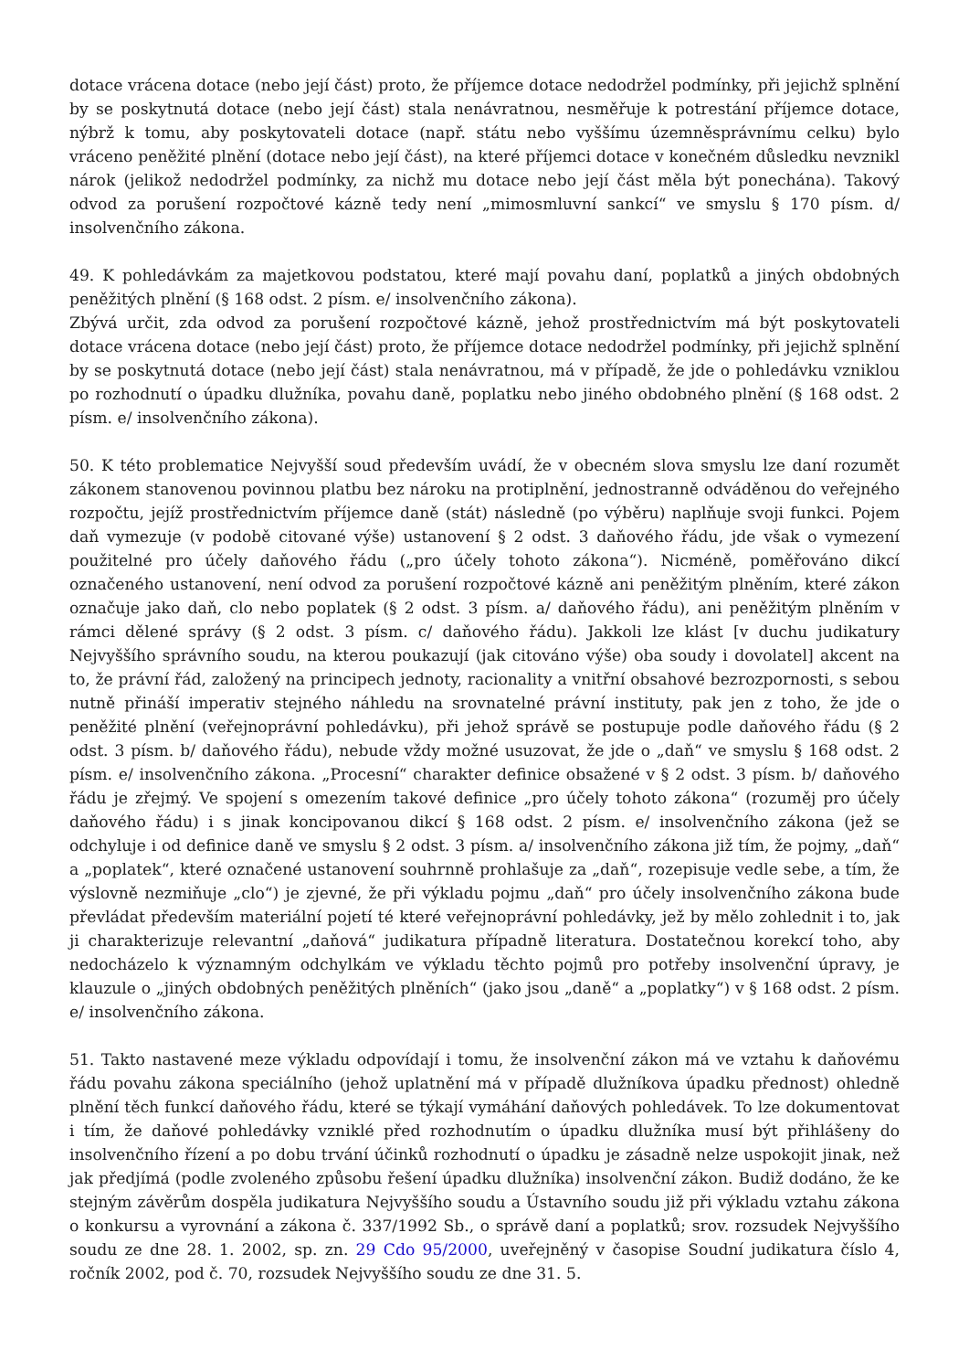dotace vrácena dotace (nebo její část) proto, že příjemce dotace nedodržel podmínky, při jejichž splnění by se poskytnutá dotace (nebo její část) stala nenávratnou, nesměřuje k potrestání příjemce dotace, nýbrž k tomu, aby poskytovateli dotace (např. státu nebo vyššímu územněsprávnímu celku) bylo vráceno peněžité plnění (dotace nebo její část), na které příjemci dotace v konečném důsledku nevznikl nárok (jelikož nedodržel podmínky, za nichž mu dotace nebo její část měla být ponechána). Takový odvod za porušení rozpočtové kázně tedy není „mimosmluvní sankcí“ ve smyslu § 170 písm. d/ insolvenčního zákona.
49. K pohledávkám za majetkovou podstatou, které mají povahu daní, poplatků a jiných obdobných peněžitých plnění (§ 168 odst. 2 písm. e/ insolvenčního zákona).
Zbývá určit, zda odvod za porušení rozpočtové kázně, jehož prostřednictvím má být poskytovateli dotace vrácena dotace (nebo její část) proto, že příjemce dotace nedodržel podmínky, při jejichž splnění by se poskytnutá dotace (nebo její část) stala nenávratnou, má v případě, že jde o pohledávku vzniklou po rozhodnutí o úpadku dlužníka, povahu daně, poplatku nebo jiného obdobného plnění (§ 168 odst. 2 písm. e/ insolvenčního zákona).
50. K této problematice Nejvyšší soud především uvádí, že v obecném slova smyslu lze daní rozumět zákonem stanovenou povinnou platbu bez nároku na protiplnění, jednostranně odváděnou do veřejného rozpočtu, jejíž prostřednictvím příjemce daně (stát) následně (po výběru) naplňuje svoji funkci. Pojem daň vymezuje (v podobě citované výše) ustanovení § 2 odst. 3 daňového řádu, jde však o vymezení použitelné pro účely daňového řádu („pro účely tohoto zákona“). Nicméně, poměřováno dikcí označeného ustanovení, není odvod za porušení rozpočtové kázně ani peněžitým plněním, které zákon označuje jako daň, clo nebo poplatek (§ 2 odst. 3 písm. a/ daňového řádu), ani peněžitým plněním v rámci dělené správy (§ 2 odst. 3 písm. c/ daňového řádu). Jakkoli lze klást [v duchu judikatury Nejvyššího správního soudu, na kterou poukazují (jak citováno výše) oba soudy i dovolatel] akcent na to, že právní řád, založený na principech jednoty, racionality a vnitřní obsahové bezrozpornosti, s sebou nutně přináší imperativ stejného náhledu na srovnatelné právní instituty, pak jen z toho, že jde o peněžité plnění (veřejnoprávní pohledávku), při jehož správě se postupuje podle daňového řádu (§ 2 odst. 3 písm. b/ daňového řádu), nebude vždy možné usuzovat, že jde o „daň“ ve smyslu § 168 odst. 2 písm. e/ insolvenčního zákona. „Procesní“ charakter definice obsažené v § 2 odst. 3 písm. b/ daňového řádu je zřejmý. Ve spojení s omezením takové definice „pro účely tohoto zákona“ (rozuměj pro účely daňového řádu) i s jinak koncipovanou dikcí § 168 odst. 2 písm. e/ insolvenčního zákona (jež se odchyluje i od definice daně ve smyslu § 2 odst. 3 písm. a/ insolvenčního zákona již tím, že pojmy, „daň“ a „poplatek“, které označené ustanovení souhrnně prohlašuje za „daň“, rozepisuje vedle sebe, a tím, že výslovně nezmiňuje „clo“) je zjevné, že při výkladu pojmu „daň“ pro účely insolvenčního zákona bude převládat především materiální pojetí té které veřejnoprávní pohledávky, jež by mělo zohlednit i to, jak ji charakterizuje relevantní „daňová“ judikatura případně literatura. Dostatečnou korekcí toho, aby nedocházelo k významným odchylkám ve výkladu těchto pojmů pro potřeby insolvenční úpravy, je klauzule o „jiných obdobných peněžitých plněních“ (jako jsou „daně“ a „poplatky“) v § 168 odst. 2 písm. e/ insolvenčního zákona.
51. Takto nastavené meze výkladu odpovídají i tomu, že insolvenční zákon má ve vztahu k daňovému řádu povahu zákona speciálního (jehož uplatnění má v případě dlužníkova úpadku přednost) ohledně plnění těch funkcí daňového řádu, které se týkají vymáhání daňových pohledávek. To lze dokumentovat i tím, že daňové pohledávky vzniklé před rozhodnutím o úpadku dlužníka musí být přihlášeny do insolvenčního řízení a po dobu trvání účinků rozhodnutí o úpadku je zásadně nelze uspokojit jinak, než jak předjímá (podle zvoleného způsobu řešení úpadku dlužníka) insolvenční zákon. Budiž dodáno, že ke stejným závěrům dospěla judikatura Nejvyššího soudu a Ústavního soudu již při výkladu vztahu zákona o konkursu a vyrovnání a zákona č. 337/1992 Sb., o správě daní a poplatků; srov. rozsudek Nejvyššího soudu ze dne 28. 1. 2002, sp. zn. 29 Cdo 95/2000, uveřejněný v časopise Soudní judikatura číslo 4, ročník 2002, pod č. 70, rozsudek Nejvyššího soudu ze dne 31. 5.